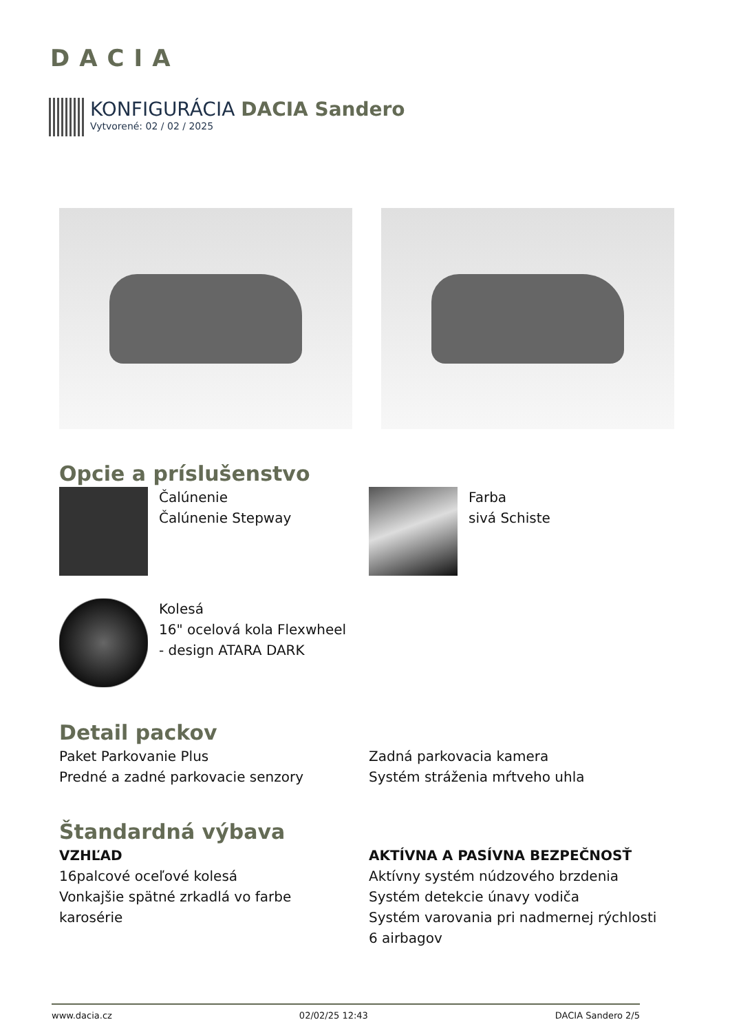DACIA
KONFIGURÁCIA DACIA Sandero
Vytvorené: 02 / 02 / 2025
Opcie a príslušenstvo
Čalúnenie
Čalúnenie Stepway
Farba
sivá Schiste
Kolesá
16" ocelová kola Flexwheel
- design ATARA DARK
Detail packov
Paket Parkovanie Plus
Predné a zadné parkovacie senzory
Zadná parkovacia kamera
Systém stráženia mŕtveho uhla
Štandardná výbava
VZHĽAD
16palcové oceľové kolesá
Vonkajšie spätné zrkadlá vo farbe
karosérie
AKTÍVNA A PASÍVNA BEZPEČNOSŤ
Aktívny systém núdzového brzdenia
Systém detekcie únavy vodiča
Systém varovania pri nadmernej rýchlosti
6 airbagov
www.dacia.cz 02/02/25 12:43 DACIA Sandero 2/5